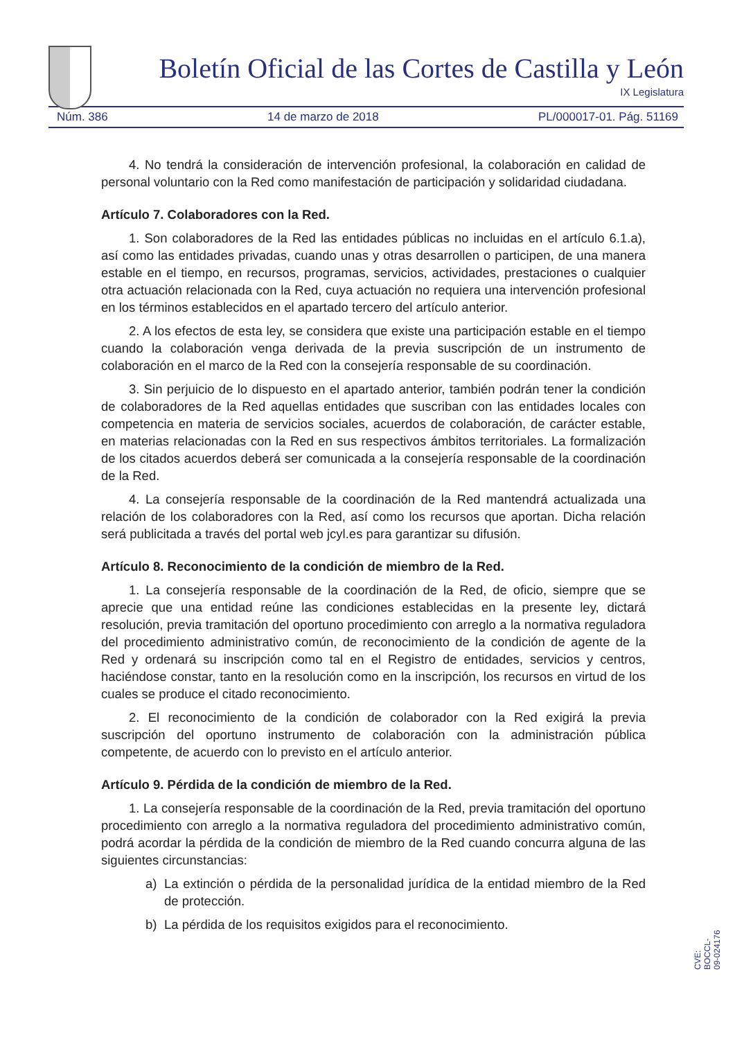Boletín Oficial de las Cortes de Castilla y León
IX Legislatura
Núm. 386 14 de marzo de 2018 PL/000017-01. Pág. 51169
4. No tendrá la consideración de intervención profesional, la colaboración en calidad de personal voluntario con la Red como manifestación de participación y solidaridad ciudadana.
Artículo 7. Colaboradores con la Red.
1. Son colaboradores de la Red las entidades públicas no incluidas en el artículo 6.1.a), así como las entidades privadas, cuando unas y otras desarrollen o participen, de una manera estable en el tiempo, en recursos, programas, servicios, actividades, prestaciones o cualquier otra actuación relacionada con la Red, cuya actuación no requiera una intervención profesional en los términos establecidos en el apartado tercero del artículo anterior.
2. A los efectos de esta ley, se considera que existe una participación estable en el tiempo cuando la colaboración venga derivada de la previa suscripción de un instrumento de colaboración en el marco de la Red con la consejería responsable de su coordinación.
3. Sin perjuicio de lo dispuesto en el apartado anterior, también podrán tener la condición de colaboradores de la Red aquellas entidades que suscriban con las entidades locales con competencia en materia de servicios sociales, acuerdos de colaboración, de carácter estable, en materias relacionadas con la Red en sus respectivos ámbitos territoriales. La formalización de los citados acuerdos deberá ser comunicada a la consejería responsable de la coordinación de la Red.
4. La consejería responsable de la coordinación de la Red mantendrá actualizada una relación de los colaboradores con la Red, así como los recursos que aportan. Dicha relación será publicitada a través del portal web jcyl.es para garantizar su difusión.
Artículo 8. Reconocimiento de la condición de miembro de la Red.
1. La consejería responsable de la coordinación de la Red, de oficio, siempre que se aprecie que una entidad reúne las condiciones establecidas en la presente ley, dictará resolución, previa tramitación del oportuno procedimiento con arreglo a la normativa reguladora del procedimiento administrativo común, de reconocimiento de la condición de agente de la Red y ordenará su inscripción como tal en el Registro de entidades, servicios y centros, haciéndose constar, tanto en la resolución como en la inscripción, los recursos en virtud de los cuales se produce el citado reconocimiento.
2. El reconocimiento de la condición de colaborador con la Red exigirá la previa suscripción del oportuno instrumento de colaboración con la administración pública competente, de acuerdo con lo previsto en el artículo anterior.
Artículo 9. Pérdida de la condición de miembro de la Red.
1. La consejería responsable de la coordinación de la Red, previa tramitación del oportuno procedimiento con arreglo a la normativa reguladora del procedimiento administrativo común, podrá acordar la pérdida de la condición de miembro de la Red cuando concurra alguna de las siguientes circunstancias:
a) La extinción o pérdida de la personalidad jurídica de la entidad miembro de la Red de protección.
b) La pérdida de los requisitos exigidos para el reconocimiento.
CVE: BOCCL-09-024176